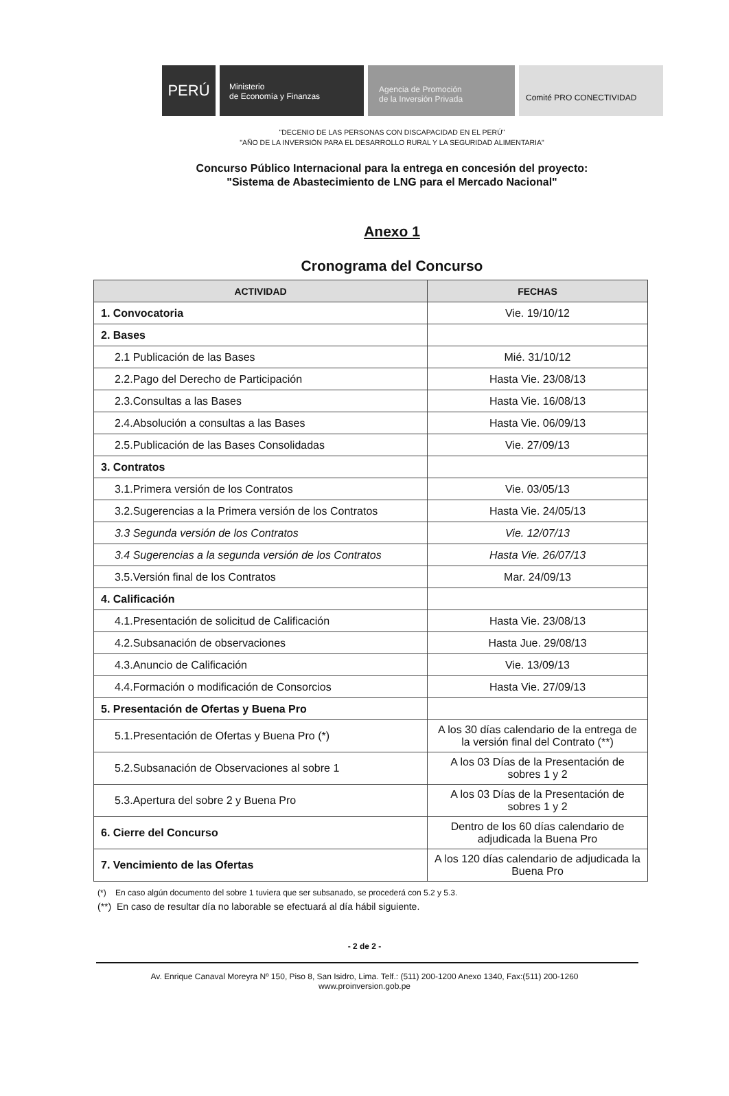PERÚ
Ministerio
de Economía y Finanzas
Agencia de Promoción
de la Inversión Privada
Comité PRO CONECTIVIDAD
"DECENIO DE LAS PERSONAS CON DISCAPACIDAD EN EL PERÚ"
"AÑO DE LA INVERSIÓN PARA EL DESARROLLO RURAL Y LA SEGURIDAD ALIMENTARIA"
Concurso Público Internacional para la entrega en concesión del proyecto:
"Sistema de Abastecimiento de LNG para el Mercado Nacional"
Anexo 1
Cronograma del Concurso
| ACTIVIDAD | FECHAS |
| --- | --- |
| 1. Convocatoria | Vie. 19/10/12 |
| 2. Bases | |
| 2.1 Publicación de las Bases | Mié. 31/10/12 |
| 2.2.Pago del Derecho de Participación | Hasta Vie. 23/08/13 |
| 2.3.Consultas a las Bases | Hasta Vie. 16/08/13 |
| 2.4.Absolución a consultas a las Bases | Hasta Vie. 06/09/13 |
| 2.5.Publicación de las Bases Consolidadas | Vie. 27/09/13 |
| 3. Contratos | |
| 3.1.Primera versión de los Contratos | Vie. 03/05/13 |
| 3.2.Sugerencias a la Primera versión de los Contratos | Hasta Vie. 24/05/13 |
| 3.3 Segunda versión de los Contratos | Vie. 12/07/13 |
| 3.4 Sugerencias a la segunda versión de los Contratos | Hasta Vie. 26/07/13 |
| 3.5.Versión final de los Contratos | Mar. 24/09/13 |
| 4. Calificación | |
| 4.1.Presentación de solicitud de Calificación | Hasta Vie. 23/08/13 |
| 4.2.Subsanación de observaciones | Hasta Jue. 29/08/13 |
| 4.3.Anuncio de Calificación | Vie. 13/09/13 |
| 4.4.Formación o modificación de Consorcios | Hasta Vie. 27/09/13 |
| 5. Presentación de Ofertas y Buena Pro | |
| 5.1.Presentación de Ofertas y Buena Pro (*) | A los 30 días calendario de la entrega de la versión final del Contrato (**) |
| 5.2.Subsanación de Observaciones al sobre 1 | A los 03 Días de la Presentación de sobres 1 y 2 |
| 5.3.Apertura del sobre 2 y Buena Pro | A los 03 Días de la Presentación de sobres 1 y 2 |
| 6. Cierre del Concurso | Dentro de los 60 días calendario de adjudicada la Buena Pro |
| 7. Vencimiento de las Ofertas | A los 120 días calendario de adjudicada la Buena Pro |
(*) En caso algún documento del sobre 1 tuviera que ser subsanado, se procederá con 5.2 y 5.3.
(**) En caso de resultar día no laborable se efectuará al día hábil siguiente.
- 2 de 2 -
Av. Enrique Canaval Moreyra Nº 150, Piso 8, San Isidro, Lima. Telf.: (511) 200-1200 Anexo 1340, Fax:(511) 200-1260
www.proinversion.gob.pe